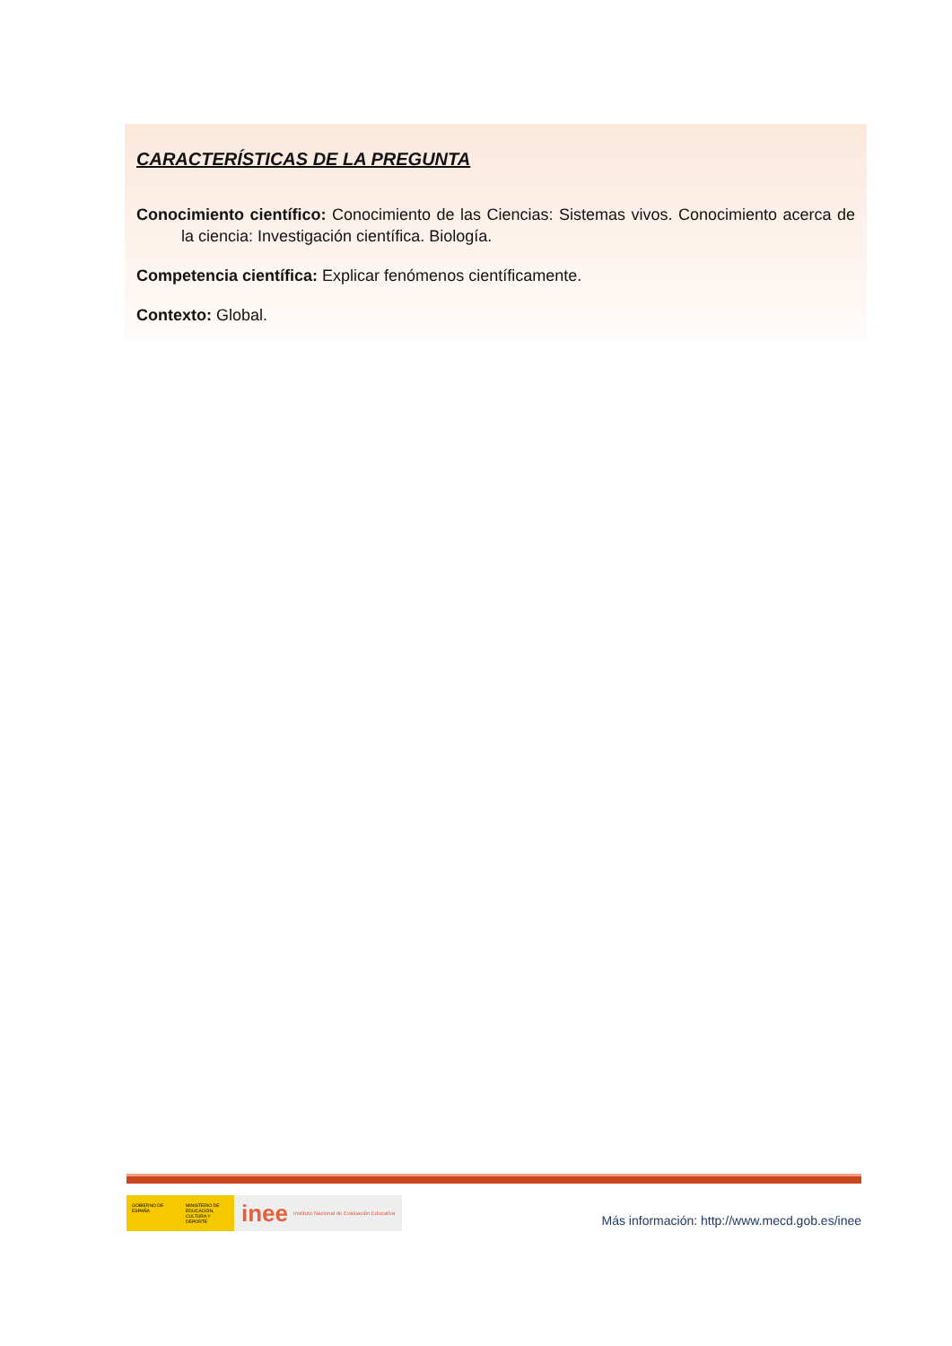CARACTERÍSTICAS DE LA PREGUNTA
Conocimiento científico: Conocimiento de las Ciencias: Sistemas vivos. Conocimiento acerca de la ciencia: Investigación científica. Biología.
Competencia científica: Explicar fenómenos científicamente.
Contexto: Global.
GOBIERNO DE ESPAÑA
MINISTERIO DE EDUCACIÓN, CULTURA Y DEPORTE
inee Instituto Nacional de Evaluación Educativa
Más información: http://www.mecd.gob.es/inee